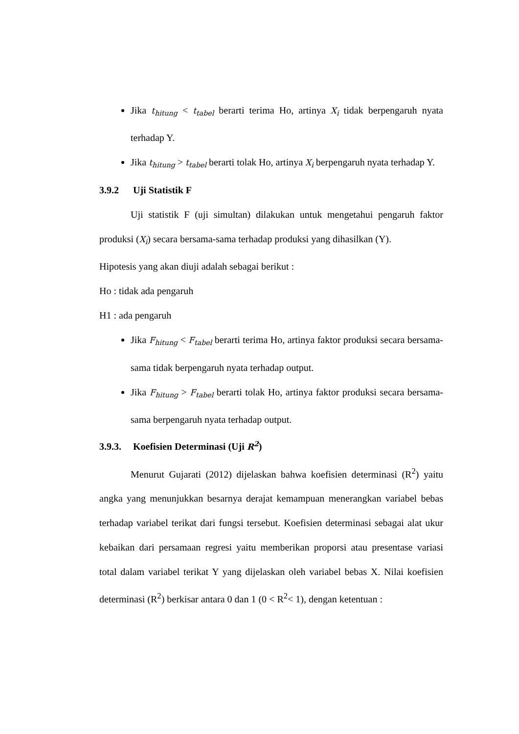Jika t<sub>hitung</sub> < t<sub>tabel</sub> berarti terima Ho, artinya X<sub>i</sub> tidak berpengaruh nyata terhadap Y.
Jika t<sub>hitung</sub> > t<sub>tabel</sub> berarti tolak Ho, artinya X<sub>i</sub> berpengaruh nyata terhadap Y.
3.9.2 Uji Statistik F
Uji statistik F (uji simultan) dilakukan untuk mengetahui pengaruh faktor produksi (X<sub>i</sub>) secara bersama-sama terhadap produksi yang dihasilkan (Y).
Hipotesis yang akan diuji adalah sebagai berikut :
Ho : tidak ada pengaruh
H1 : ada pengaruh
Jika F<sub>hitung</sub> < F<sub>tabel</sub> berarti terima Ho, artinya faktor produksi secara bersama-sama tidak berpengaruh nyata terhadap output.
Jika F<sub>hitung</sub> > F<sub>tabel</sub> berarti tolak Ho, artinya faktor produksi secara bersama-sama berpengaruh nyata terhadap output.
3.9.3. Koefisien Determinasi (Uji R<sup>2</sup>)
Menurut Gujarati (2012) dijelaskan bahwa koefisien determinasi (R<sup>2</sup>) yaitu angka yang menunjukkan besarnya derajat kemampuan menerangkan variabel bebas terhadap variabel terikat dari fungsi tersebut. Koefisien determinasi sebagai alat ukur kebaikan dari persamaan regresi yaitu memberikan proporsi atau presentase variasi total dalam variabel terikat Y yang dijelaskan oleh variabel bebas X. Nilai koefisien determinasi (R<sup>2</sup>) berkisar antara 0 dan 1 (0 < R<sup>2</sup>< 1), dengan ketentuan :